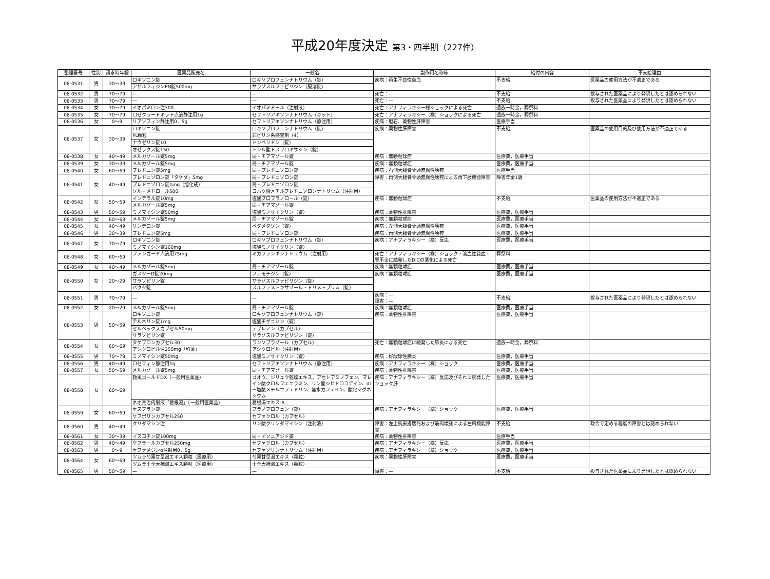平成20年度決定 第3・四半期（227件）
| 整理番号 | 性別 | 請求時年齢 | 医薬品販売名 | 一般名 | 副作用名称等 | 給付の内容 | 不支給理由 |
| --- | --- | --- | --- | --- | --- | --- | --- |
| 08-0531 | 男 | 30～39 | ロキソニン錠 | ロキソプロフェンナトリウム（錠） | 疾病：再生不良性貧血 | 不支給 | 医薬品の使用方法が不適正である |
| | | | アザルフィジンEN錠500mg | サラゾスルファピリジン（腸溶錠） | | | |
| 08-0532 | 男 | 70～79 | — | — | 死亡：— | 不支給 | 投与された医薬品により発現したとは認められない |
| 08-0533 | 男 | 70～79 | — | — | 死亡：— | 不支給 | 投与された医薬品により発現したとは認められない |
| 08-0534 | 女 | 70～79 | イオパミロン注300 | イオパミドール（注射液） | 死亡：アナフィラキシー様ショックによる死亡 | 遺族一時金，葬祭料 | |
| 08-0535 | 女 | 70～79 | ロゼクラートキット点滴静注用1g | セフトリアキソンナトリウム（キット） | 死亡：アナフィラキシー（様）ショックによる死亡 | 遺族一時金，葬祭料 | |
| 08-0536 | 女 | 0～9 | リアソフィン静注用0．5g | セフトリアキソンナトリウム（静注用） | 疾病：胆石、薬物性肝障害 | 医療手当 | |
| 08-0537 | 女 | 30～39 | ロキソニン錠 | ロキソプロフェンナトリウム（錠） | 疾病：薬物性肝障害 | 不支給 | 医薬品の使用目的及び使用方法が不適正である |
| | | | PL顆粒 | 非ピリン系感冒剤（4） | | | |
| | | | ナウゼリン錠10 | ドンペリドン（錠） | | | |
| | | | オゼックス錠150 | トシル酸トスフロキサシン（錠） | | | |
| 08-0538 | 女 | 40～49 | メルカゾール錠5mg | 局・チアマゾール錠 | 疾病：無顆粒球症 | 医療費，医療手当 | |
| 08-0539 | 女 | 30～39 | メルカゾール錠5mg | 局・チアマゾール錠 | 疾病：無顆粒球症 | 医療費，医療手当 | |
| 08-0540 | 女 | 60～69 | プレドニン錠5mg | 局・プレドニゾロン錠 | 疾病：右側大腿骨骨頭無腐性壊死 | 医療手当 | |
| 08-0541 | 女 | 40～49 | プレドニゾロン錠「タケダ」5mg | 局・プレドニゾロン錠 | 障害：両側大腿骨骨頭無腐性壊死による両下肢機能障害 | 障害年金1級 | |
| | | | プレドニゾロン錠1mg（旭化成） | 局・プレドニゾロン錠 | | | |
| | | | ソル・メドロール500 | コハク酸メチルプレドニゾロンナトリウム（注射用） | | | |
| 08-0542 | 女 | 50～59 | インデラル錠10mg | 塩酸プロプラノロール（錠） | 疾病：無顆粒球症 | 不支給 | 医薬品の使用方法が不適正である |
| | | | メルカゾール錠5mg | 局・チアマゾール錠 | | | |
| 08-0543 | 男 | 50～59 | ミノマイシン錠50mg | 塩酸ミノサイクリン（錠） | 疾病：薬物性肝障害 | 医療費，医療手当 | |
| 08-0544 | 女 | 60～69 | メルカゾール錠5mg | 局・チアマゾール錠 | 疾病：無顆粒球症 | 医療費，医療手当 | |
| 08-0545 | 女 | 40～49 | リンデロン錠 | ベタメタゾン（錠） | 疾病：左側大腿骨骨頭無腐性壊死 | 医療費，医療手当 | |
| 08-0546 | 男 | 30～39 | プレドニン錠5mg | 局・プレドニゾロン錠 | 疾病：両側大腿骨骨頭無腐性壊死 | 医療費，医療手当 | |
| 08-0547 | 女 | 70～79 | ロキソニン錠 | ロキソプロフェンナトリウム（錠） | 疾病：アナフィラキシー（様）反応 | 医療費，医療手当 | |
| | | | ミノマイシン錠100mg | 塩酸ミノサイクリン（錠） | | | |
| 08-0548 | 女 | 60～69 | ファンガード点滴用75mg | ミカファンギンナトリウム（注射用） | 死亡：アナフィラキシー（様）ショック・溶血性貧血・腎不全に続発したDICの悪化による死亡 | 葬祭料 | |
| 08-0549 | 女 | 40～49 | メルカゾール錠5mg | 局・チアマゾール錠 | 疾病：無顆粒球症 | 医療費，医療手当 | |
| 08-0550 | 女 | 20～29 | ガスターD錠20mg | ファモチジン（錠） | 疾病：無顆粒球症 | 医療費，医療手当 | |
| | | | サラゾピリン錠 | サラゾスルファピリジン（錠） | | | |
| | | | バクタ錠 | スルファメトキサゾール・トリメトプリム（錠） | | | |
| 08-0551 | 男 | 70～79 | — | — | 疾病：— 障害：— | 不支給 | 投与された医薬品により発現したとは認められない |
| 08-0552 | 女 | 20～29 | メルカゾール錠5mg | 局・チアマゾール錠 | 疾病：無顆粒球症 | 医療費，医療手当 | |
| 08-0553 | 男 | 50～59 | ロキソニン錠 | ロキソプロフェンナトリウム（錠） | 疾病：薬物性肝障害 | 医療費，医療手当 | |
| | | | テルネリン錠1mg | 塩酸チザニジン（錠） | | | |
| | | | セルベックスカプセル50mg | テプレノン（カプセル） | | | |
| | | | サラゾピリン錠 | サラゾスルファピリジン（錠） | | | |
| 08-0554 | 女 | 60～69 | タケプロンカプセル30 | ランソプラゾール（カプセル） | 死亡：無顆粒球症に続発した肺炎による死亡 | 遺族一時金，葬祭料 | |
| | | | アシクロビル注250mg「科薬」 | アシクロビル（注射用） | | | |
| 08-0555 | 男 | 70～79 | ミノマイシン錠50mg | 塩酸ミノサイクリン（錠） | 疾病：好酸球性肺炎 | 医療費，医療手当 | |
| 08-0556 | 男 | 40～49 | ロセフィン静注用1g | セフトリアキソンナトリウム（静注用） | 疾病：アナフィラキシー（様）ショック | 医療費，医療手当 | |
| 08-0557 | 女 | 50～59 | メルカゾール錠5mg | 局・チアマゾール錠 | 疾病：薬物性肝障害 | 医療費，医療手当 | |
| 08-0558 | 女 | 60～69 | 救風ゴールドDX（一般用医薬品） | ゴオウ、ジリュウ乾燥エキス、アセトアミノフェン、マレイン酸クロルフェニラミン、リン酸ジヒドロコデイン、dl－塩酸メチルエフェドリン、無水カフェイン、酸化マグネシウム | 疾病：アナフィラキシー（様）反応及びそれに続発したショック肝 | 医療費，医療手当 | |
| | | | ネオ真治内服液「葛根湯」（一般用医薬品） | 葛根湯エキス-A | | | |
| 08-0559 | 女 | 60～69 | セスフラン錠 | プラノプロフェン（錠） | 疾病：アナフィラキシー（様）ショック | 医療費，医療手当 | |
| | | | ケフポリンカプセル250 | セファクロル（カプセル） | | | |
| 08-0560 | 男 | 40～49 | クリダマシン注 | リン酸クリンダマイシン（注射液） | 障害：左上腕皮膚壊死および筋肉壊死による左肩機能障害 | 不支給 | 政令で定める程度の障害とは認められない |
| 08-0561 | 女 | 30～39 | イスコチン錠100mg | 局・イソニアジド錠 | 疾病：薬物性肝障害 | 医療手当 | |
| 08-0562 | 男 | 40～49 | ケフラールカプセル250mg | セファクロル（カプセル） | 疾病：アナフィラキシー（様）反応 | 医療費，医療手当 | |
| 08-0563 | 男 | 0～9 | セファメジンα注射用0．5g | セファゾリンナトリウム（注射用） | 疾病：アナフィラキシー（様）ショック | 医療費，医療手当 | |
| 08-0564 | 女 | 60～69 | ツムラ芍薬甘草湯エキス顆粒（医療用） | 芍薬甘草湯エキス（顆粒） | 疾病：薬物性肝障害 | 医療費，医療手当 | |
| | | | ツムラ十全大補湯エキス顆粒（医療用） | 十全大補湯エキス（顆粒） | | | |
| 08-0565 | 男 | 50～59 | — | — | 障害：— | 不支給 | 投与された医薬品により発現したとは認められない |